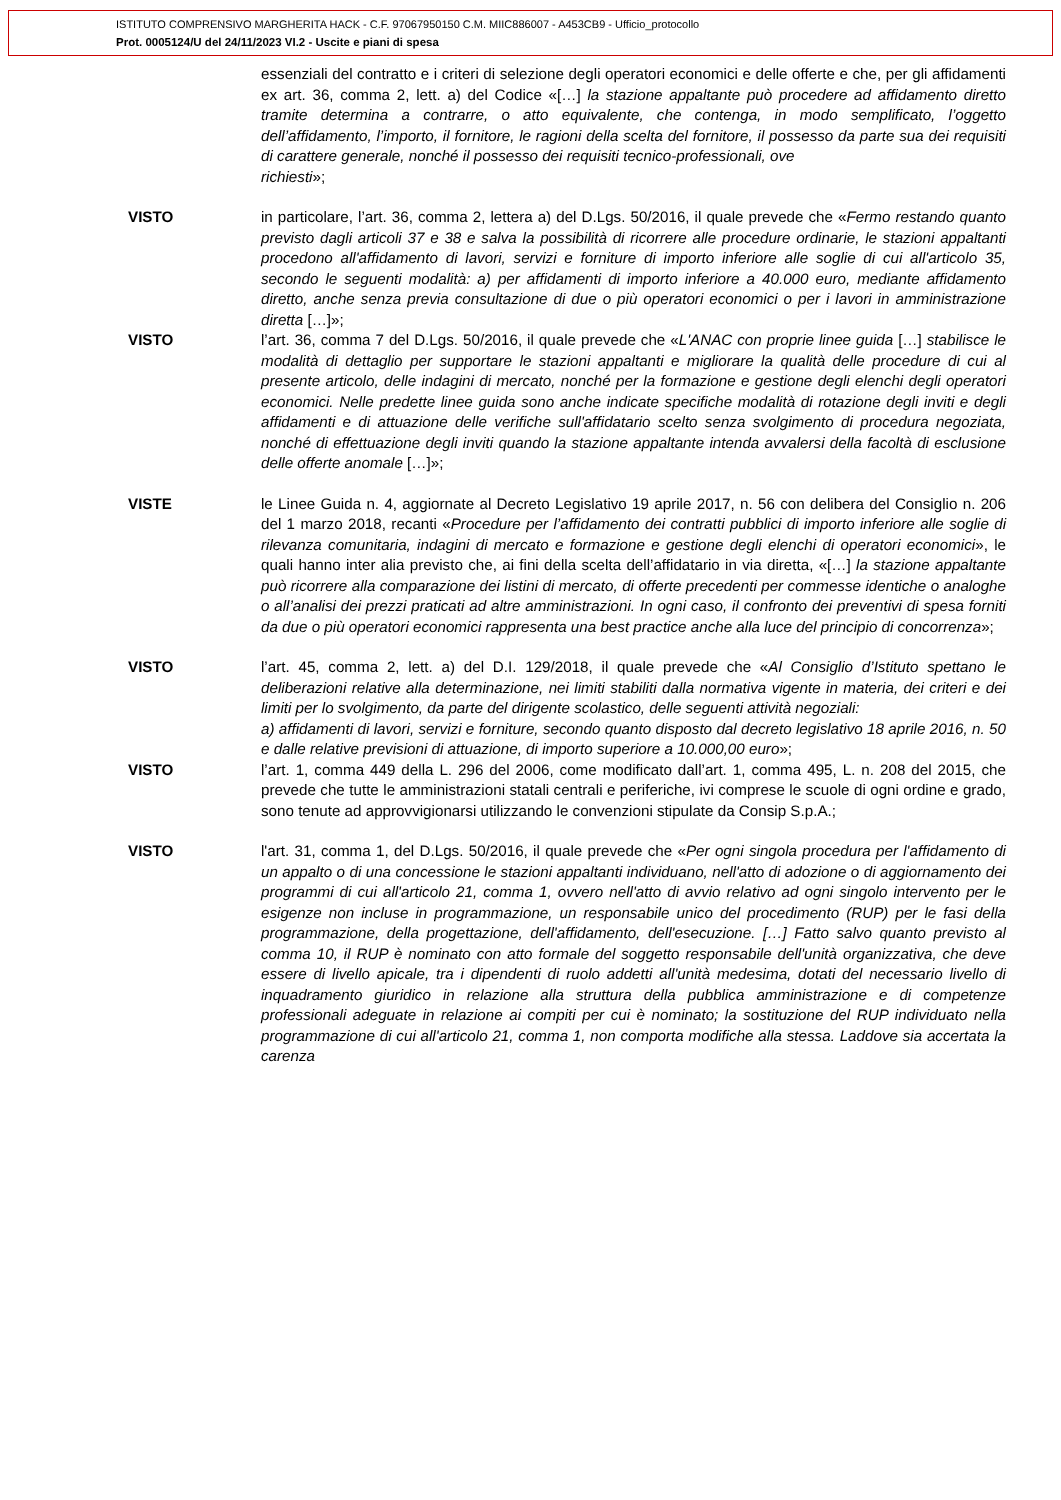ISTITUTO COMPRENSIVO MARGHERITA HACK - C.F. 97067950150 C.M. MIIC886007 - A453CB9 - Ufficio_protocollo
Prot. 0005124/U del 24/11/2023 VI.2 - Uscite e piani di spesa
essenziali del contratto e i criteri di selezione degli operatori economici e delle offerte e che, per gli affidamenti ex art. 36, comma 2, lett. a) del Codice «[…] la stazione appaltante può procedere ad affidamento diretto tramite determina a contrarre, o atto equivalente, che contenga, in modo semplificato, l’oggetto dell’affidamento, l’importo, il fornitore, le ragioni della scelta del fornitore, il possesso da parte sua dei requisiti di carattere generale, nonché il possesso dei requisiti tecnico-professionali, ove
richiesti»;
VISTO in particolare, l’art. 36, comma 2, lettera a) del D.Lgs. 50/2016, il quale prevede che «Fermo restando quanto previsto dagli articoli 37 e 38 e salva la possibilità di ricorrere alle procedure ordinarie, le stazioni appaltanti procedono all'affidamento di lavori, servizi e forniture di importo inferiore alle soglie di cui all'articolo 35, secondo le seguenti modalità: a) per affidamenti di importo inferiore a 40.000 euro, mediante affidamento diretto, anche senza previa consultazione di due o più operatori economici o per i lavori in amministrazione diretta […]»;
VISTO l’art. 36, comma 7 del D.Lgs. 50/2016, il quale prevede che «L'ANAC con proprie linee guida […] stabilisce le modalità di dettaglio per supportare le stazioni appaltanti e migliorare la qualità delle procedure di cui al presente articolo, delle indagini di mercato, nonché per la formazione e gestione degli elenchi degli operatori economici. Nelle predette linee guida sono anche indicate specifiche modalità di rotazione degli inviti e degli affidamenti e di attuazione delle verifiche sull'affidatario scelto senza svolgimento di procedura negoziata, nonché di effettuazione degli inviti quando la stazione appaltante intenda avvalersi della facoltà di esclusione delle offerte anomale […]»;
VISTE le Linee Guida n. 4, aggiornate al Decreto Legislativo 19 aprile 2017, n. 56 con delibera del Consiglio n. 206 del 1 marzo 2018, recanti «Procedure per l’affidamento dei contratti pubblici di importo inferiore alle soglie di rilevanza comunitaria, indagini di mercato e formazione e gestione degli elenchi di operatori economici», le quali hanno inter alia previsto che, ai fini della scelta dell’affidatario in via diretta, «[…] la stazione appaltante può ricorrere alla comparazione dei listini di mercato, di offerte precedenti per commesse identiche o analoghe o all’analisi dei prezzi praticati ad altre amministrazioni. In ogni caso, il confronto dei preventivi di spesa forniti da due o più operatori economici rappresenta una best practice anche alla luce del principio di concorrenza»;
VISTO l’art. 45, comma 2, lett. a) del D.I. 129/2018, il quale prevede che «Al Consiglio d’Istituto spettano le deliberazioni relative alla determinazione, nei limiti stabiliti dalla normativa vigente in materia, dei criteri e dei limiti per lo svolgimento, da parte del dirigente scolastico, delle seguenti attività negoziali:
a) affidamenti di lavori, servizi e forniture, secondo quanto disposto dal decreto legislativo 18 aprile 2016, n. 50 e dalle relative previsioni di attuazione, di importo superiore a 10.000,00 euro»;
VISTO l’art. 1, comma 449 della L. 296 del 2006, come modificato dall’art. 1, comma 495, L. n. 208 del 2015, che prevede che tutte le amministrazioni statali centrali e periferiche, ivi comprese le scuole di ogni ordine e grado, sono tenute ad approvvigionarsi utilizzando le convenzioni stipulate da Consip S.p.A.;
VISTO l'art. 31, comma 1, del D.Lgs. 50/2016, il quale prevede che «Per ogni singola procedura per l'affidamento di un appalto o di una concessione le stazioni appaltanti individuano, nell'atto di adozione o di aggiornamento dei programmi di cui all'articolo 21, comma 1, ovvero nell'atto di avvio relativo ad ogni singolo intervento per le esigenze non incluse in programmazione, un responsabile unico del procedimento (RUP) per le fasi della programmazione, della progettazione, dell'affidamento, dell'esecuzione. […] Fatto salvo quanto previsto al comma 10, il RUP è nominato con atto formale del soggetto responsabile dell'unità organizzativa, che deve essere di livello apicale, tra i dipendenti di ruolo addetti all'unità medesima, dotati del necessario livello di inquadramento giuridico in relazione alla struttura della pubblica amministrazione e di competenze professionali adeguate in relazione ai compiti per cui è nominato; la sostituzione del RUP individuato nella programmazione di cui all'articolo 21, comma 1, non comporta modifiche alla stessa. Laddove sia accertata la carenza